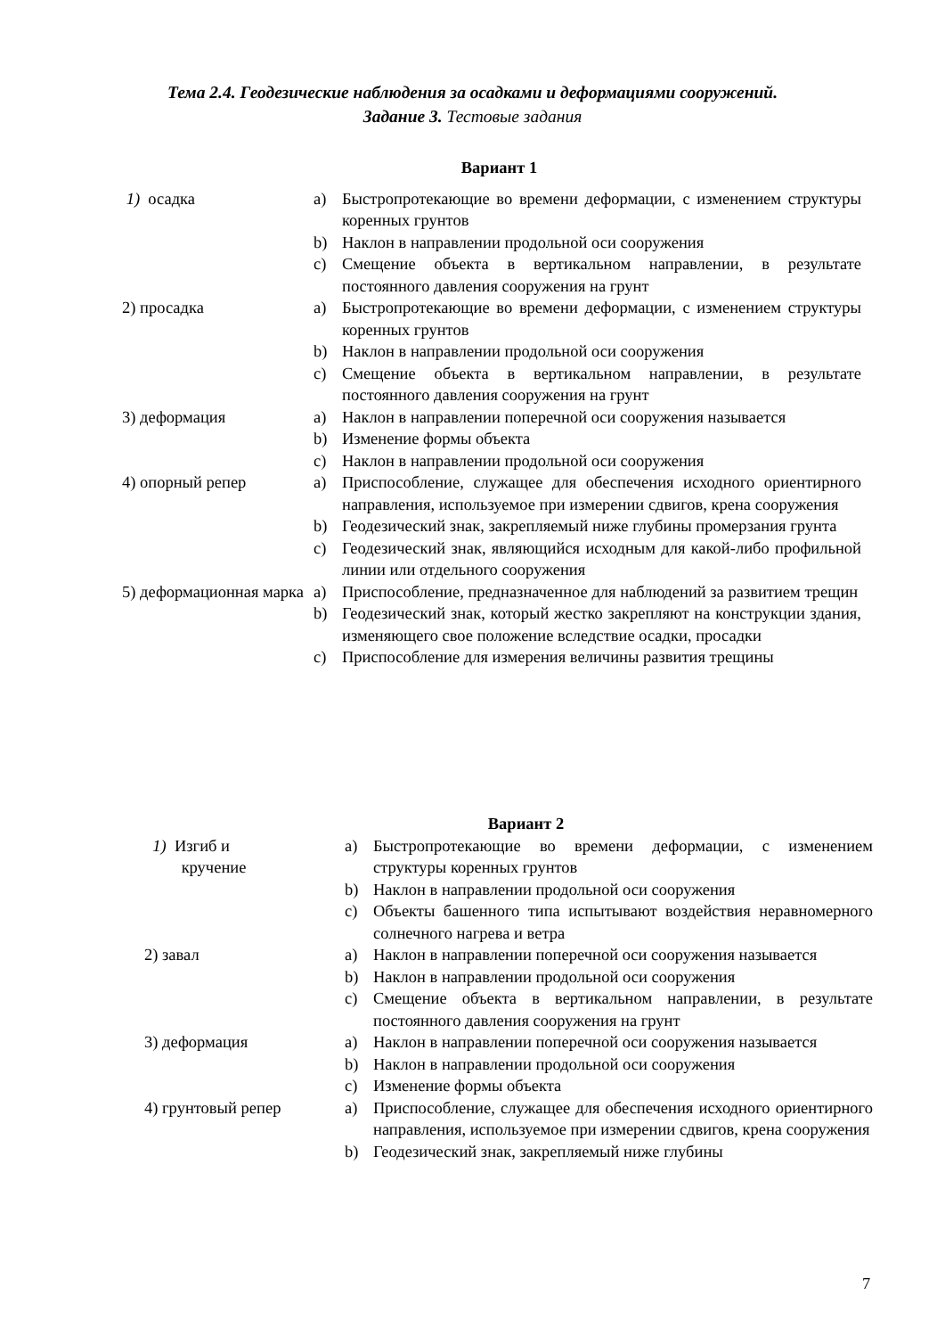Тема 2.4. Геодезические наблюдения за осадками и деформациями сооружений.
Задание 3. Тестовые задания
Вариант 1
1) осадка a) Быстропротекающие во времени деформации, с изменением структуры коренных грунтов
b) Наклон в направлении продольной оси сооружения
c) Смещение объекта в вертикальном направлении, в результате постоянного давления сооружения на грунт
2) просадка a) Быстропротекающие во времени деформации, с изменением структуры коренных грунтов
b) Наклон в направлении продольной оси сооружения
c) Смещение объекта в вертикальном направлении, в результате постоянного давления сооружения на грунт
3) деформация a) Наклон в направлении поперечной оси сооружения называется
b) Изменение формы объекта
c) Наклон в направлении продольной оси сооружения
4) опорный репер a) Приспособление, служащее для обеспечения исходного ориентирного направления, используемое при измерении сдвигов, крена сооружения
b) Геодезический знак, закрепляемый ниже глубины промерзания грунта
c) Геодезический знак, являющийся исходным для какой-либо профильной линии или отдельного сооружения
5) деформационная марка
a) Приспособление, предназначенное для наблюдений за развитием трещин
b) Геодезический знак, который жестко закрепляют на конструкции здания, изменяющего свое положение вследствие осадки, просадки
c) Приспособление для измерения величины развития трещины
Вариант 2
1) Изгиб и
кручение
a) Быстропротекающие во времени деформации, с изменением структуры коренных грунтов
b) Наклон в направлении продольной оси сооружения
c) Объекты башенного типа испытывают воздействия неравномерного солнечного нагрева и ветра
2) завал a) Наклон в направлении поперечной оси сооружения называется
b) Наклон в направлении продольной оси сооружения
c) Смещение объекта в вертикальном направлении, в результате постоянного давления сооружения на грунт
3) деформация a) Наклон в направлении поперечной оси сооружения называется
b) Наклон в направлении продольной оси сооружения
c) Изменение формы объекта
4) грунтовый репер a) Приспособление, служащее для обеспечения исходного ориентирного направления, используемое при измерении сдвигов, крена сооружения
b) Геодезический знак, закрепляемый ниже глубины
7